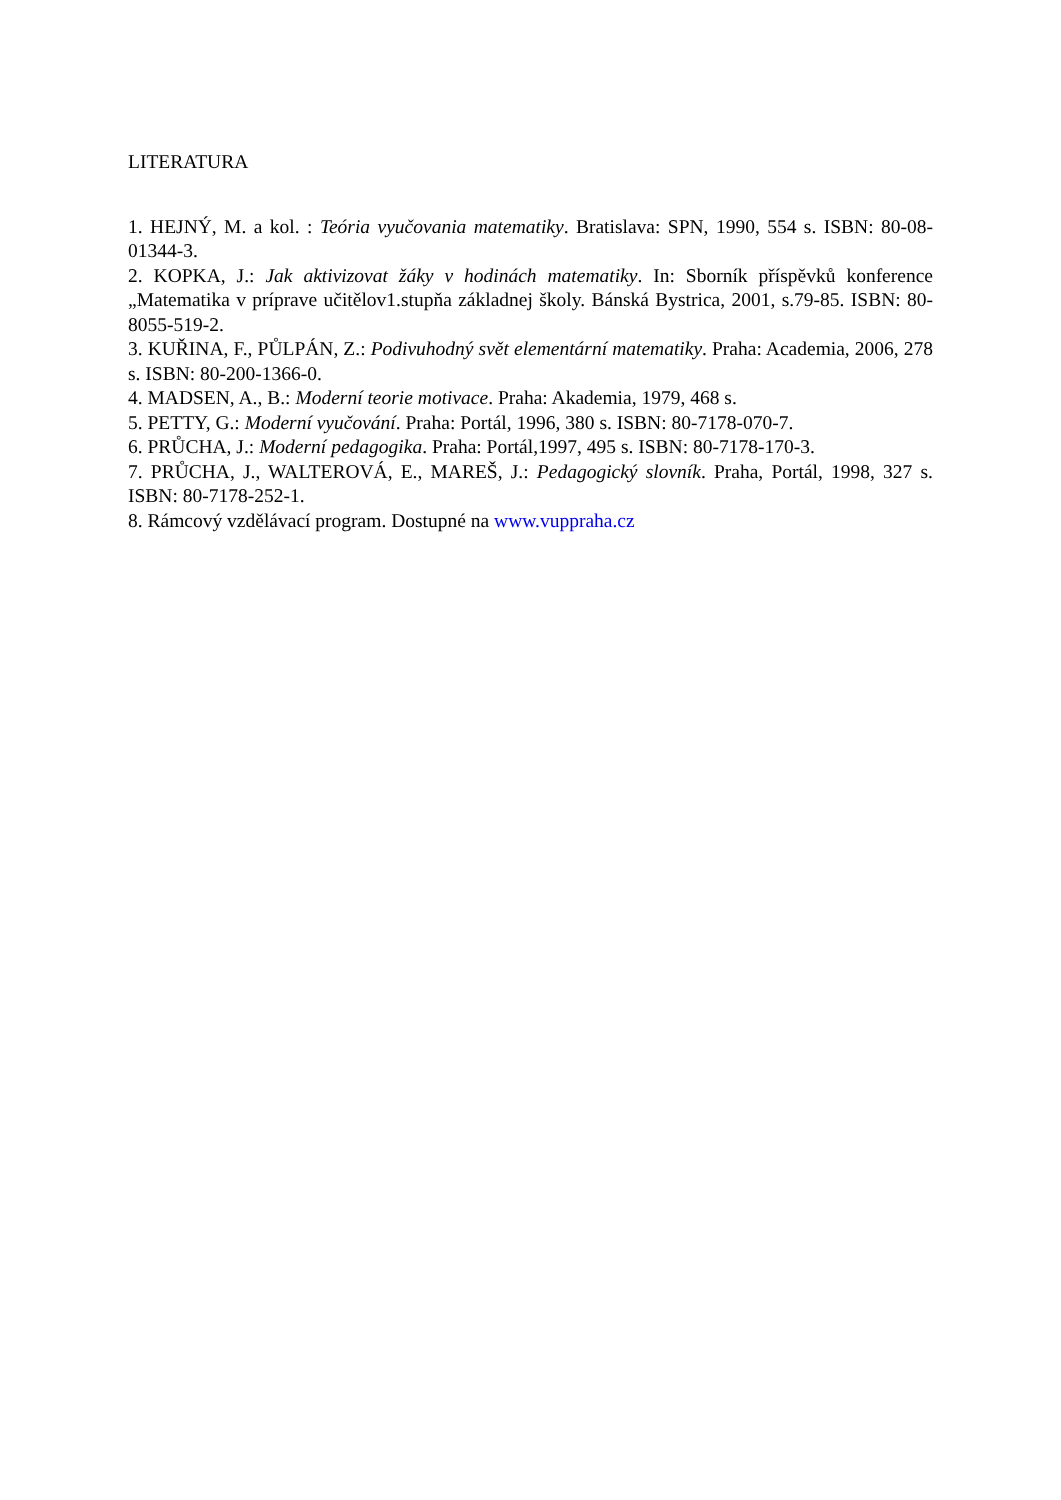LITERATURA
1. HEJNÝ, M. a kol. : Teória vyučovania matematiky. Bratislava: SPN, 1990, 554 s. ISBN: 80-08-01344-3.
2. KOPKA, J.: Jak aktivizovat žáky v hodinách matematiky. In: Sborník příspěvků konference „Matematika v príprave učitělov1.stupňa základnej školy. Bánská Bystrica, 2001, s.79-85. ISBN: 80- 8055-519-2.
3. KUŘINA, F., PŮLPÁN, Z.: Podivuhodný svět elementární matematiky. Praha: Academia, 2006, 278 s. ISBN: 80-200-1366-0.
4. MADSEN, A., B.: Moderní teorie motivace. Praha: Akademia, 1979, 468 s.
5. PETTY, G.: Moderní vyučování. Praha: Portál, 1996, 380 s. ISBN: 80-7178-070-7.
6. PRŮCHA, J.: Moderní pedagogika. Praha: Portál,1997, 495 s. ISBN: 80-7178-170-3.
7. PRŮCHA, J., WALTEROVÁ, E., MAREŠ, J.: Pedagogický slovník. Praha, Portál, 1998, 327 s. ISBN: 80-7178-252-1.
8. Rámcový vzdělávací program. Dostupné na www.vuppraha.cz